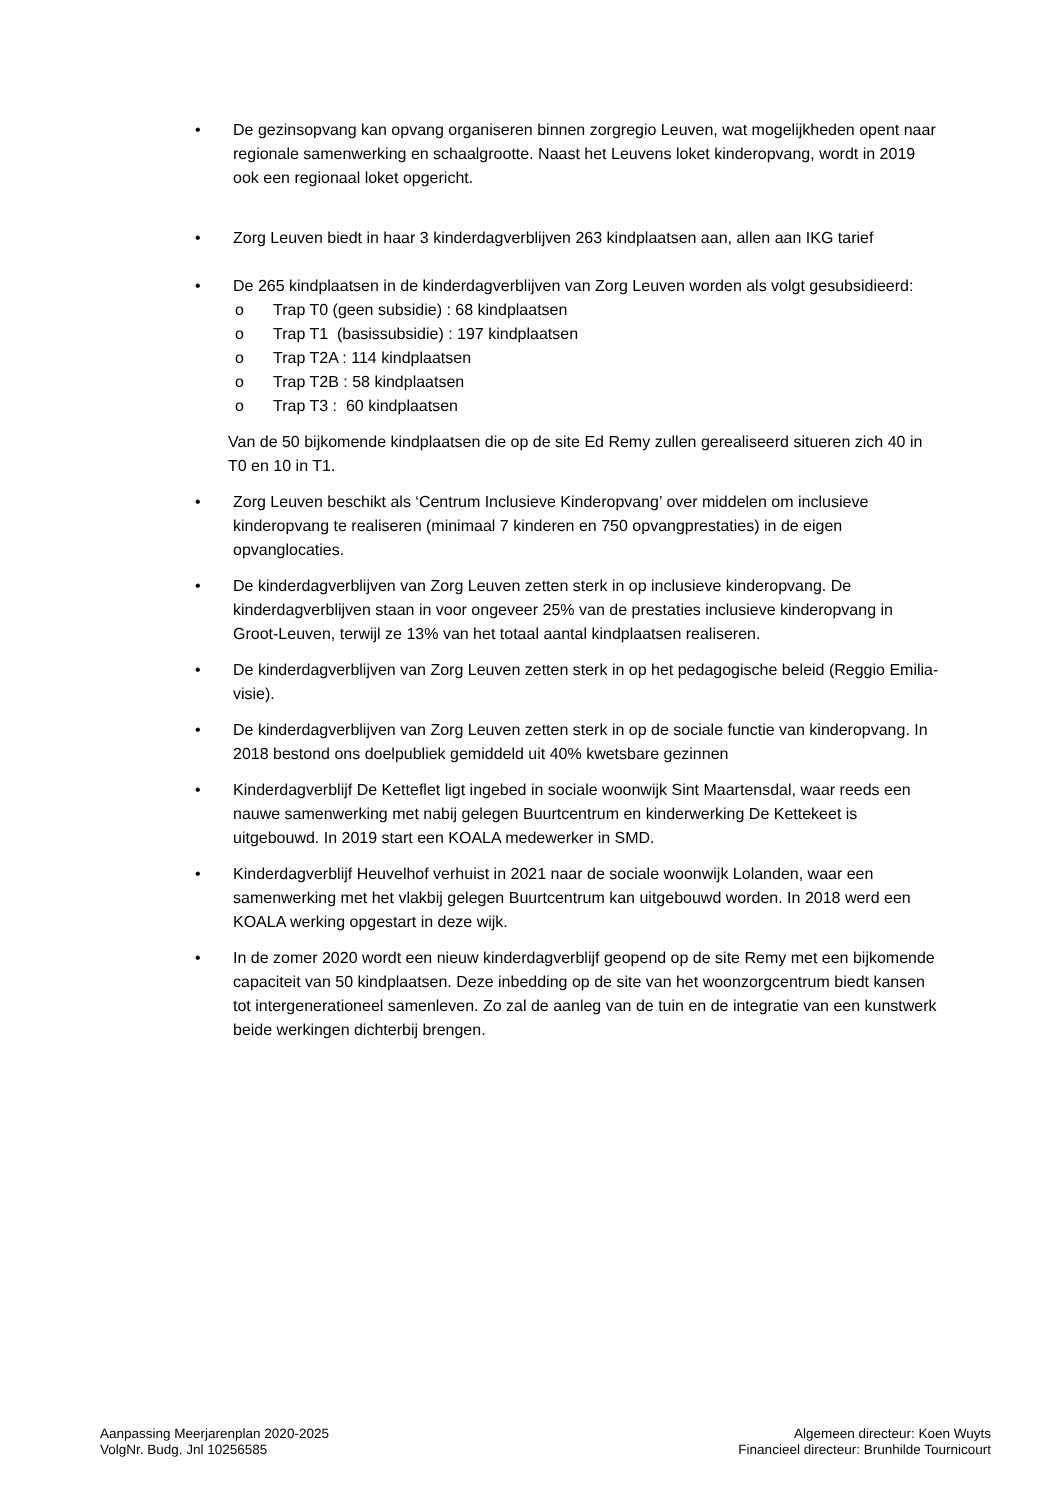• De gezinsopvang kan opvang organiseren binnen zorgregio Leuven, wat mogelijkheden opent naar regionale samenwerking en schaalgrootte. Naast het Leuvens loket kinderopvang, wordt in 2019 ook een regionaal loket opgericht.
• Zorg Leuven biedt in haar 3 kinderdagverblijven 263 kindplaatsen aan, allen aan IKG tarief
• De 265 kindplaatsen in de kinderdagverblijven van Zorg Leuven worden als volgt gesubsidieerd:
o Trap T0 (geen subsidie) : 68 kindplaatsen
o Trap T1 (basissubsidie) : 197 kindplaatsen
o Trap T2A : 114 kindplaatsen
o Trap T2B : 58 kindplaatsen
o Trap T3 : 60 kindplaatsen
Van de 50 bijkomende kindplaatsen die op de site Ed Remy zullen gerealiseerd situeren zich 40 in T0 en 10 in T1.
• Zorg Leuven beschikt als ‘Centrum Inclusieve Kinderopvang’ over middelen om inclusieve kinderopvang te realiseren (minimaal 7 kinderen en 750 opvangprestaties) in de eigen opvanglocaties.
• De kinderdagverblijven van Zorg Leuven zetten sterk in op inclusieve kinderopvang. De kinderdagverblijven staan in voor ongeveer 25% van de prestaties inclusieve kinderopvang in Groot-Leuven, terwijl ze 13% van het totaal aantal kindplaatsen realiseren.
• De kinderdagverblijven van Zorg Leuven zetten sterk in op het pedagogische beleid (Reggio Emilia-visie).
• De kinderdagverblijven van Zorg Leuven zetten sterk in op de sociale functie van kinderopvang. In 2018 bestond ons doelpubliek gemiddeld uit 40% kwetsbare gezinnen
• Kinderdagverblijf De Ketteflet ligt ingebed in sociale woonwijk Sint Maartensdal, waar reeds een nauwe samenwerking met nabij gelegen Buurtcentrum en kinderwerking De Kettekeet is uitgebouwd. In 2019 start een KOALA medewerker in SMD.
• Kinderdagverblijf Heuvelhof verhuist in 2021 naar de sociale woonwijk Lolanden, waar een samenwerking met het vlakbij gelegen Buurtcentrum kan uitgebouwd worden. In 2018 werd een KOALA werking opgestart in deze wijk.
• In de zomer 2020 wordt een nieuw kinderdagverblijf geopend op de site Remy met een bijkomende capaciteit van 50 kindplaatsen. Deze inbedding op de site van het woonzorgcentrum biedt kansen tot intergenerationeel samenleven. Zo zal de aanleg van de tuin en de integratie van een kunstwerk beide werkingen dichterbij brengen.
Aanpassing Meerjarenplan 2020-2025
VolgNr. Budg. Jnl 10256585
Algemeen directeur: Koen Wuyts
Financieel directeur: Brunhilde Tournicourt